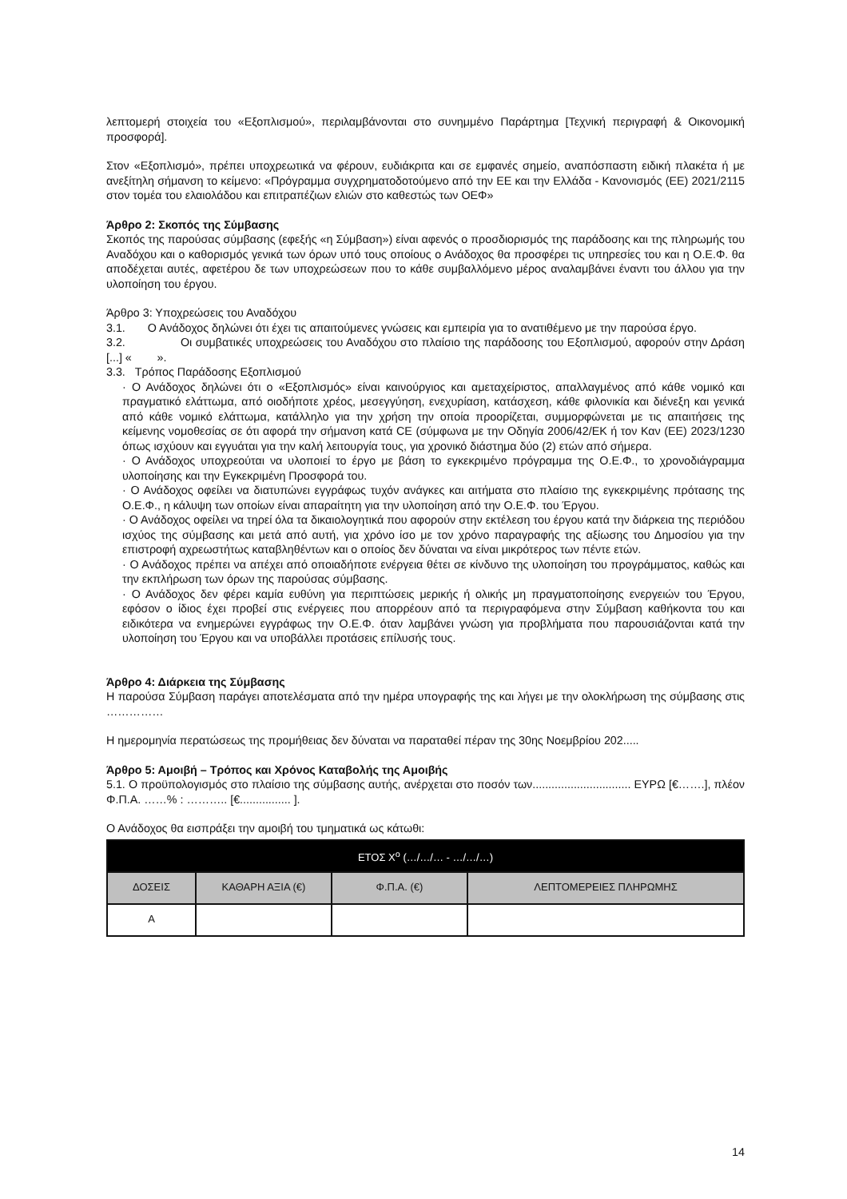λεπτομερή στοιχεία του «Εξοπλισμού», περιλαμβάνονται στο συνημμένο Παράρτημα [Τεχνική περιγραφή & Οικονομική προσφορά].
Στον «Εξοπλισμό», πρέπει υποχρεωτικά να φέρουν, ευδιάκριτα και σε εμφανές σημείο, αναπόσπαστη ειδική πλακέτα ή με ανεξίτηλη σήμανση το κείμενο: «Πρόγραμμα συγχρηματοδοτούμενο από την ΕΕ και την Ελλάδα - Κανονισμός (ΕΕ) 2021/2115 στον τομέα του ελαιολάδου και επιτραπέζιων ελιών στο καθεστώς των ΟΕΦ»
Άρθρο 2: Σκοπός της Σύμβασης
Σκοπός της παρούσας σύμβασης (εφεξής «η Σύμβαση») είναι αφενός ο προσδιορισμός της παράδοσης και της πληρωμής του Αναδόχου και ο καθορισμός γενικά των όρων υπό τους οποίους ο Ανάδοχος θα προσφέρει τις υπηρεσίες του και η Ο.Ε.Φ. θα αποδέχεται αυτές, αφετέρου δε των υποχρεώσεων που το κάθε συμβαλλόμενο μέρος αναλαμβάνει έναντι του άλλου για την υλοποίηση του έργου.
Άρθρο 3: Υποχρεώσεις του Αναδόχου
3.1. Ο Ανάδοχος δηλώνει ότι έχει τις απαιτούμενες γνώσεις και εμπειρία για το ανατιθέμενο με την παρούσα έργο.
3.2. Οι συμβατικές υποχρεώσεις του Αναδόχου στο πλαίσιο της παράδοσης του Εξοπλισμού, αφορούν στην Δράση [...] « ».
3.3. Τρόπος Παράδοσης Εξοπλισμού
· Ο Ανάδοχος δηλώνει ότι ο «Εξοπλισμός» είναι καινούργιος και αμεταχείριστος, απαλλαγμένος από κάθε νομικό και πραγματικό ελάττωμα, από οιοδήποτε χρέος, μεσεγγύηση, ενεχυρίαση, κατάσχεση, κάθε φιλονικία και διένεξη και γενικά από κάθε νομικό ελάττωμα, κατάλληλο για την χρήση την οποία προορίζεται, συμμορφώνεται με τις απαιτήσεις της κείμενης νομοθεσίας σε ότι αφορά την σήμανση κατά CE (σύμφωνα με την Οδηγία 2006/42/ΕΚ ή τον Καν (ΕΕ) 2023/1230 όπως ισχύουν και εγγυάται για την καλή λειτουργία τους, για χρονικό διάστημα δύο (2) ετών από σήμερα.
· Ο Ανάδοχος υποχρεούται να υλοποιεί το έργο με βάση το εγκεκριμένο πρόγραμμα της Ο.Ε.Φ., το χρονοδιάγραμμα υλοποίησης και την Εγκεκριμένη Προσφορά του.
· Ο Ανάδοχος οφείλει να διατυπώνει εγγράφως τυχόν ανάγκες και αιτήματα στο πλαίσιο της εγκεκριμένης πρότασης της Ο.Ε.Φ., η κάλυψη των οποίων είναι απαραίτητη για την υλοποίηση από την Ο.Ε.Φ. του Έργου.
· Ο Ανάδοχος οφείλει να τηρεί όλα τα δικαιολογητικά που αφορούν στην εκτέλεση του έργου κατά την διάρκεια της περιόδου ισχύος της σύμβασης και μετά από αυτή, για χρόνο ίσο με τον χρόνο παραγραφής της αξίωσης του Δημοσίου για την επιστροφή αχρεωστήτως καταβληθέντων και ο οποίος δεν δύναται να είναι μικρότερος των πέντε ετών.
· Ο Ανάδοχος πρέπει να απέχει από οποιαδήποτε ενέργεια θέτει σε κίνδυνο της υλοποίηση του προγράμματος, καθώς και την εκπλήρωση των όρων της παρούσας σύμβασης.
· Ο Ανάδοχος δεν φέρει καμία ευθύνη για περιπτώσεις μερικής ή ολικής μη πραγματοποίησης ενεργειών του Έργου, εφόσον ο ίδιος έχει προβεί στις ενέργειες που απορρέουν από τα περιγραφόμενα στην Σύμβαση καθήκοντα του και ειδικότερα να ενημερώνει εγγράφως την Ο.Ε.Φ. όταν λαμβάνει γνώση για προβλήματα που παρουσιάζονται κατά την υλοποίηση του Έργου και να υποβάλλει προτάσεις επίλυσής τους.
Άρθρο 4: Διάρκεια της Σύμβασης
Η παρούσα Σύμβαση παράγει αποτελέσματα από την ημέρα υπογραφής της και λήγει με την ολοκλήρωση της σύμβασης στις ……………
Η ημερομηνία περατώσεως της προμήθειας δεν δύναται να παραταθεί πέραν της 30ης Νοεμβρίου 202.....
Άρθρο 5: Αμοιβή – Τρόπος και Χρόνος Καταβολής της Αμοιβής
5.1. Ο προϋπολογισμός στο πλαίσιο της σύμβασης αυτής, ανέρχεται στο ποσόν των............................... ΕΥΡΩ [€…….], πλέον Φ.Π.Α. ……% : ……….. [€................ ].
Ο Ανάδοχος θα εισπράξει την αμοιβή του τμηματικά ως κάτωθι:
| ΕΤΟΣ Χ<sup>ο</sup> (…/…/… - …/…/…) | | | |
| --- | --- | --- | --- |
| ΔΟΣΕΙΣ | ΚΑΘΑΡΗ ΑΞΙΑ (€) | Φ.Π.Α. (€) | ΛΕΠΤΟΜΕΡΕΙΕΣ ΠΛΗΡΩΜΗΣ |
| Α | | | |
14